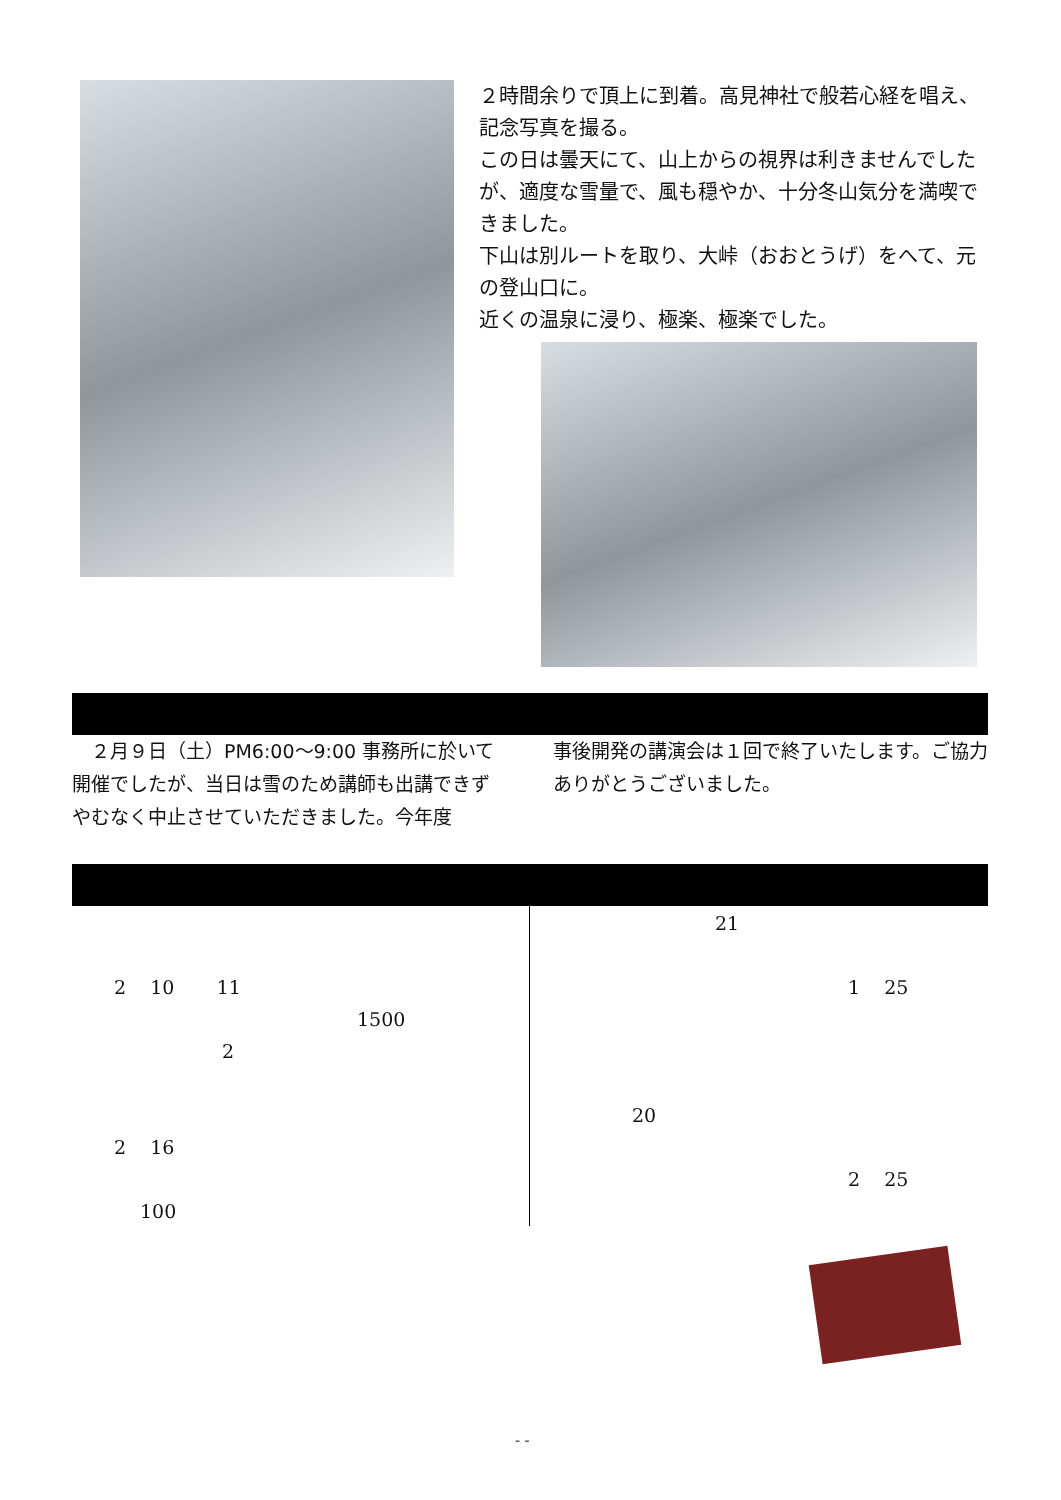２時間余りで頂上に到着。高見神社で般若心経を唱え、記念写真を撮る。
この日は曇天にて、山上からの視界は利きませんでしたが、適度な雪量で、風も穏やか、十分冬山気分を満喫できました。
下山は別ルートを取り、大峠（おおとうげ）をへて、元の登山口に。
近くの温泉に浸り、極楽、極楽でした。
　２月９日（土）PM6:00～9:00 事務所に於いて開催でしたが、当日は雪のため講師も出講できずやむなく中止させていただきました。今年度
事後開発の講演会は１回で終了いたします。ご協力ありがとうございました。
2 10 11
1500
2
2 16
100
21
1 25
20
2 25
- -